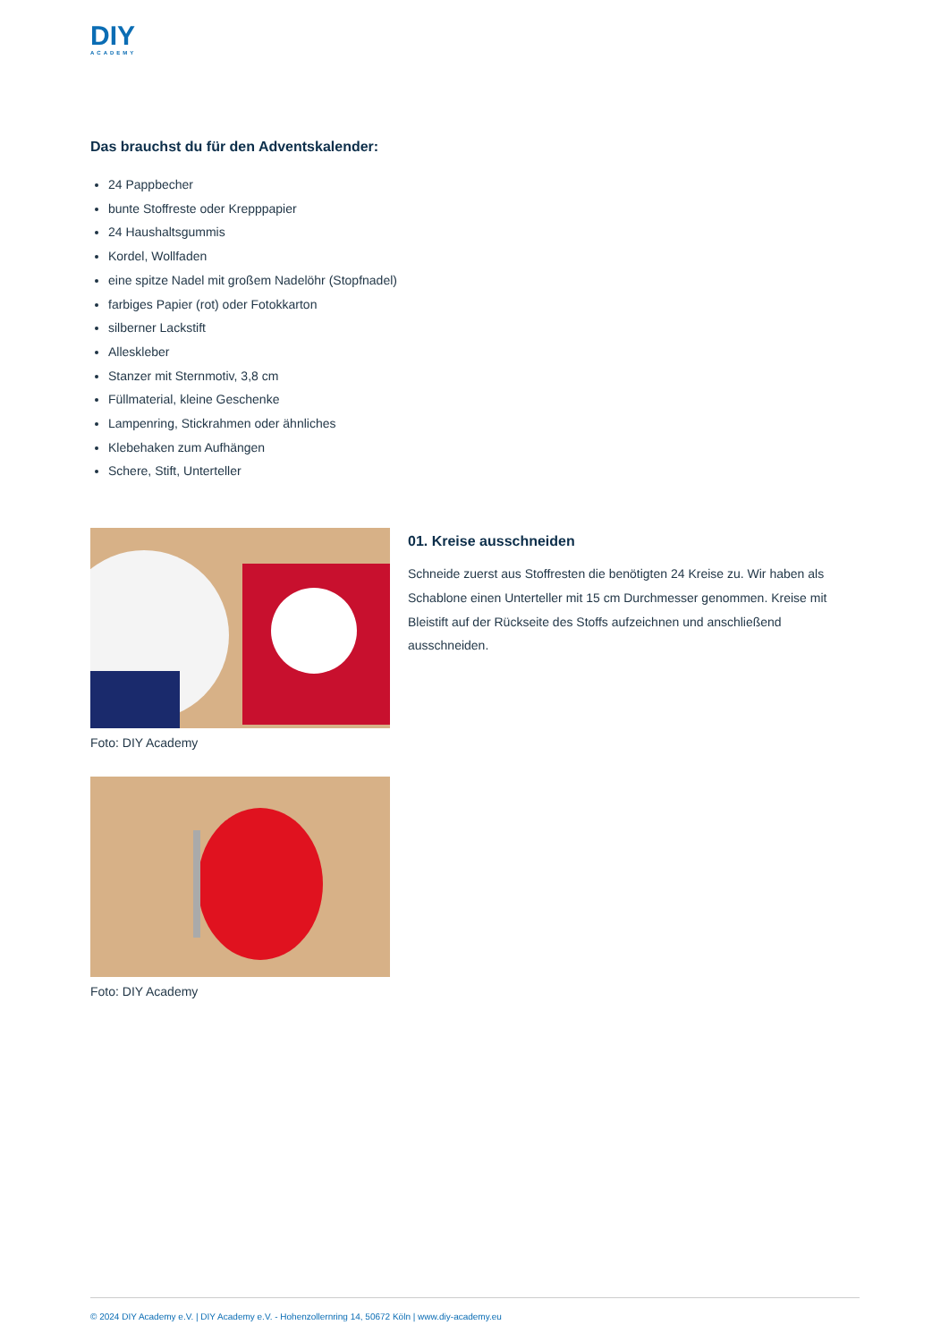DIY
ACADEMY
Das brauchst du für den Adventskalender:
24 Pappbecher
bunte Stoffreste oder Krepppapier
24 Haushaltsgummis
Kordel, Wollfaden
eine spitze Nadel mit großem Nadelöhr (Stopfnadel)
farbiges Papier (rot) oder Fotokkarton
silberner Lackstift
Alleskleber
Stanzer mit Sternmotiv, 3,8 cm
Füllmaterial, kleine Geschenke
Lampenring, Stickrahmen oder ähnliches
Klebehaken zum Aufhängen
Schere, Stift, Unterteller
Foto: DIY Academy
Foto: DIY Academy
01. Kreise ausschneiden
Schneide zuerst aus Stoffresten die benötigten 24 Kreise zu. Wir haben als Schablone einen Unterteller mit 15 cm Durchmesser genommen. Kreise mit Bleistift auf der Rückseite des Stoffs aufzeichnen und anschließend ausschneiden.
© 2024 DIY Academy e.V. | DIY Academy e.V. - Hohenzollernring 14, 50672 Köln | www.diy-academy.eu